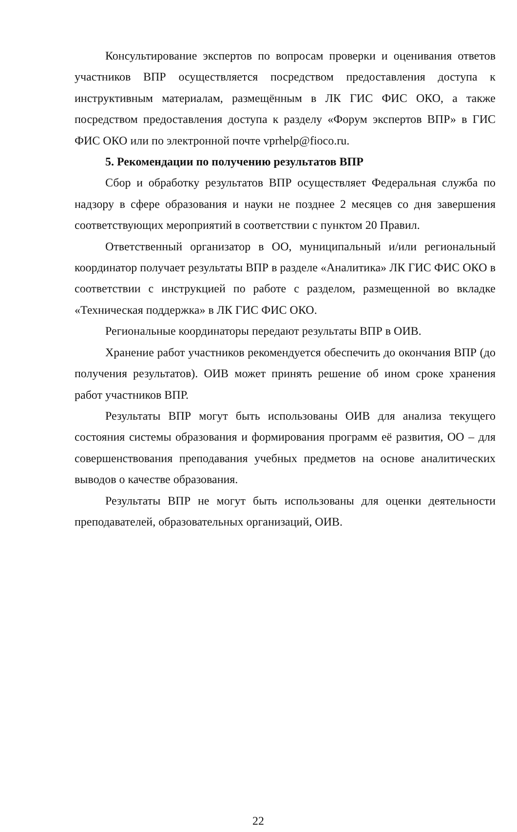Консультирование экспертов по вопросам проверки и оценивания ответов участников ВПР осуществляется посредством предоставления доступа к инструктивным материалам, размещённым в ЛК ГИС ФИС ОКО, а также посредством предоставления доступа к разделу «Форум экспертов ВПР» в ГИС ФИС ОКО или по электронной почте vprhelp@fioco.ru.
5. Рекомендации по получению результатов ВПР
Сбор и обработку результатов ВПР осуществляет Федеральная служба по надзору в сфере образования и науки не позднее 2 месяцев со дня завершения соответствующих мероприятий в соответствии с пунктом 20 Правил.
Ответственный организатор в ОО, муниципальный и/или региональный координатор получает результаты ВПР в разделе «Аналитика» ЛК ГИС ФИС ОКО в соответствии с инструкцией по работе с разделом, размещенной во вкладке «Техническая поддержка» в ЛК ГИС ФИС ОКО.
Региональные координаторы передают результаты ВПР в ОИВ.
Хранение работ участников рекомендуется обеспечить до окончания ВПР (до получения результатов). ОИВ может принять решение об ином сроке хранения работ участников ВПР.
Результаты ВПР могут быть использованы ОИВ для анализа текущего состояния системы образования и формирования программ её развития, ОО – для совершенствования преподавания учебных предметов на основе аналитических выводов о качестве образования.
Результаты ВПР не могут быть использованы для оценки деятельности преподавателей, образовательных организаций, ОИВ.
22